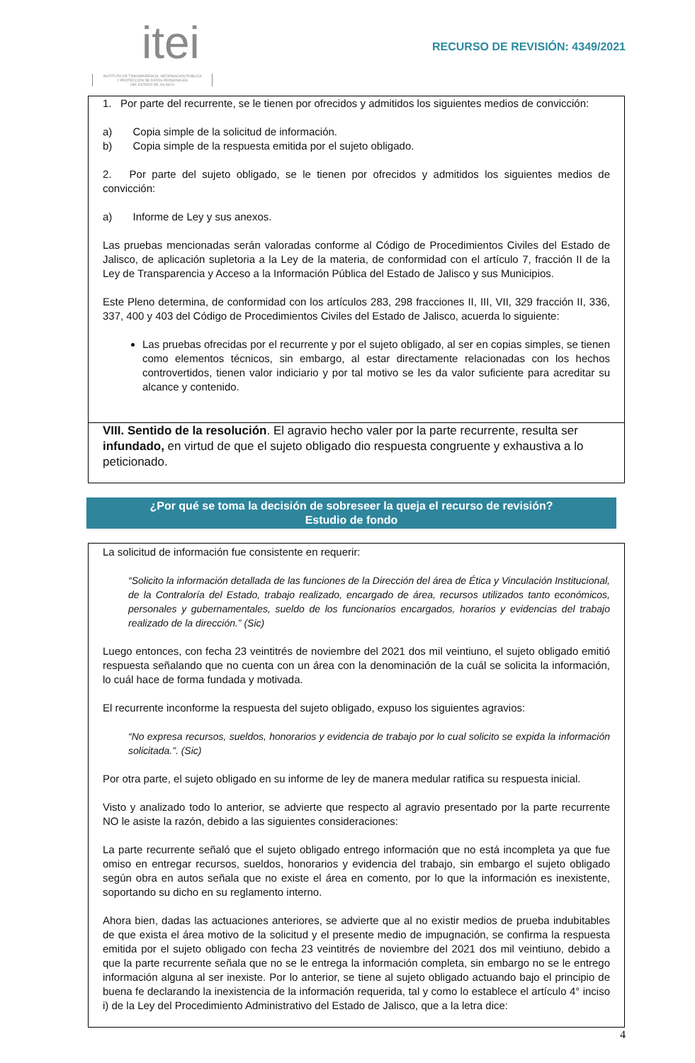itei
INSTITUTO DE TRANSPARENCIA, INFORMACIÓN PÚBLICA
Y PROTECCIÓN DE DATOS PERSONALES
DEL ESTADO DE JALISCO
RECURSO DE REVISIÓN: 4349/2021
1. Por parte del recurrente, se le tienen por ofrecidos y admitidos los siguientes medios de convicción:
a) Copia simple de la solicitud de información.
b) Copia simple de la respuesta emitida por el sujeto obligado.
2. Por parte del sujeto obligado, se le tienen por ofrecidos y admitidos los siguientes medios de convicción:
a) Informe de Ley y sus anexos.
Las pruebas mencionadas serán valoradas conforme al Código de Procedimientos Civiles del Estado de Jalisco, de aplicación supletoria a la Ley de la materia, de conformidad con el artículo 7, fracción II de la Ley de Transparencia y Acceso a la Información Pública del Estado de Jalisco y sus Municipios.
Este Pleno determina, de conformidad con los artículos 283, 298 fracciones II, III, VII, 329 fracción II, 336, 337, 400 y 403 del Código de Procedimientos Civiles del Estado de Jalisco, acuerda lo siguiente:
Las pruebas ofrecidas por el recurrente y por el sujeto obligado, al ser en copias simples, se tienen como elementos técnicos, sin embargo, al estar directamente relacionadas con los hechos controvertidos, tienen valor indiciario y por tal motivo se les da valor suficiente para acreditar su alcance y contenido.
VIII. Sentido de la resolución. El agravio hecho valer por la parte recurrente, resulta ser infundado, en virtud de que el sujeto obligado dio respuesta congruente y exhaustiva a lo peticionado.
¿Por qué se toma la decisión de sobreseer la queja el recurso de revisión?
Estudio de fondo
La solicitud de información fue consistente en requerir:
“Solicito la información detallada de las funciones de la Dirección del área de Ética y Vinculación Institucional, de la Contraloría del Estado, trabajo realizado, encargado de área, recursos utilizados tanto económicos, personales y gubernamentales, sueldo de los funcionarios encargados, horarios y evidencias del trabajo realizado de la dirección.” (Sic)
Luego entonces, con fecha 23 veintitrés de noviembre del 2021 dos mil veintiuno, el sujeto obligado emitió respuesta señalando que no cuenta con un área con la denominación de la cuál se solicita la información, lo cuál hace de forma fundada y motivada.
El recurrente inconforme la respuesta del sujeto obligado, expuso los siguientes agravios:
“No expresa recursos, sueldos, honorarios y evidencia de trabajo por lo cual solicito se expida la información solicitada.”. (Sic)
Por otra parte, el sujeto obligado en su informe de ley de manera medular ratifica su respuesta inicial.
Visto y analizado todo lo anterior, se advierte que respecto al agravio presentado por la parte recurrente NO le asiste la razón, debido a las siguientes consideraciones:
La parte recurrente señaló que el sujeto obligado entrego información que no está incompleta ya que fue omiso en entregar recursos, sueldos, honorarios y evidencia del trabajo, sin embargo el sujeto obligado según obra en autos señala que no existe el área en comento, por lo que la información es inexistente, soportando su dicho en su reglamento interno.
Ahora bien, dadas las actuaciones anteriores, se advierte que al no existir medios de prueba indubitables de que exista el área motivo de la solicitud y el presente medio de impugnación, se confirma la respuesta emitida por el sujeto obligado con fecha 23 veintitrés de noviembre del 2021 dos mil veintiuno, debido a que la parte recurrente señala que no se le entrega la información completa, sin embargo no se le entrego información alguna al ser inexiste. Por lo anterior, se tiene al sujeto obligado actuando bajo el principio de buena fe declarando la inexistencia de la información requerida, tal y como lo establece el artículo 4° inciso i) de la Ley del Procedimiento Administrativo del Estado de Jalisco, que a la letra dice:
4